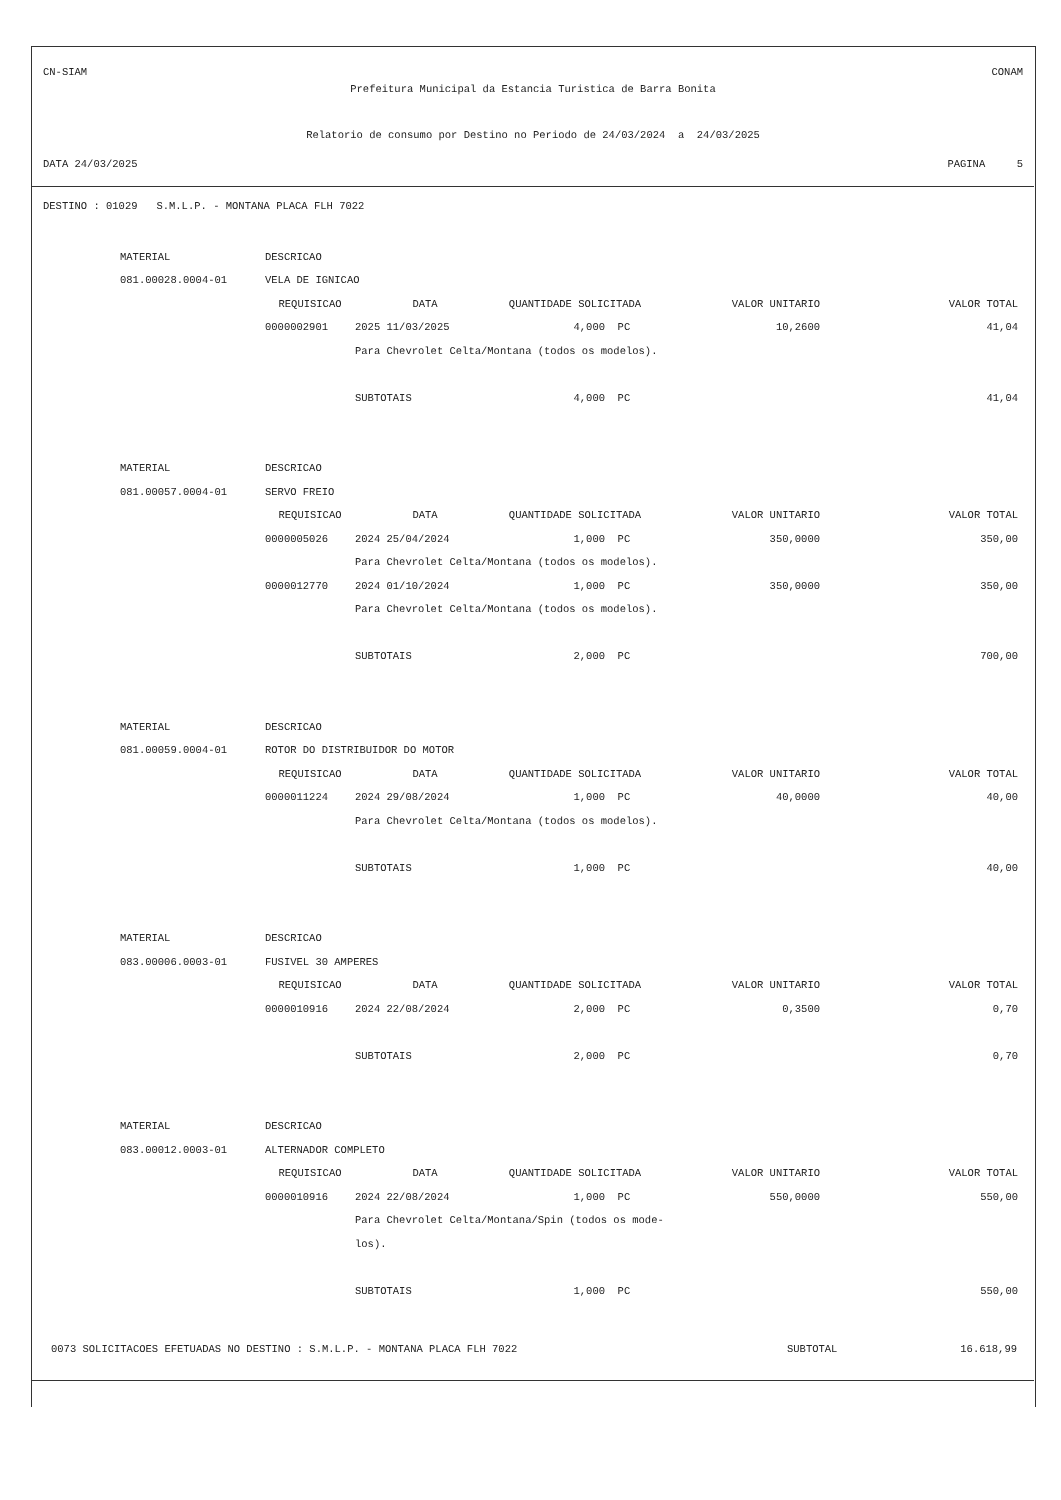CN-SIAM CONAM
Prefeitura Municipal da Estancia Turistica de Barra Bonita
Relatorio de consumo por Destino no Periodo de 24/03/2024 a 24/03/2025
DATA 24/03/2025 PAGINA 5
DESTINO : 01029 S.M.L.P. - MONTANA PLACA FLH 7022
| | MATERIAL | DESCRICAO | | | | | |
| | 081.00028.0004-01 | VELA DE IGNICAO | | | | | |
| | | REQUISICAO | DATA | QUANTIDADE SOLICITADA | | VALOR UNITARIO | VALOR TOTAL |
| | | 0000002901 | 2025 11/03/2025 | 4,000 | PC | 10,2600 | 41,04 |
| | | | Para Chevrolet Celta/Montana (todos os modelos). | | | | |
| | | | SUBTOTAIS | 4,000 | PC | | 41,04 |
| | MATERIAL | DESCRICAO | | | | | |
| | 081.00057.0004-01 | SERVO FREIO | | | | | |
| | | REQUISICAO | DATA | QUANTIDADE SOLICITADA | | VALOR UNITARIO | VALOR TOTAL |
| | | 0000005026 | 2024 25/04/2024 | 1,000 | PC | 350,0000 | 350,00 |
| | | | Para Chevrolet Celta/Montana (todos os modelos). | | | | |
| | | 0000012770 | 2024 01/10/2024 | 1,000 | PC | 350,0000 | 350,00 |
| | | | Para Chevrolet Celta/Montana (todos os modelos). | | | | |
| | | | SUBTOTAIS | 2,000 | PC | | 700,00 |
| | MATERIAL | DESCRICAO | | | | | |
| | 081.00059.0004-01 | ROTOR DO DISTRIBUIDOR DO MOTOR | | | | | |
| | | REQUISICAO | DATA | QUANTIDADE SOLICITADA | | VALOR UNITARIO | VALOR TOTAL |
| | | 0000011224 | 2024 29/08/2024 | 1,000 | PC | 40,0000 | 40,00 |
| | | | Para Chevrolet Celta/Montana (todos os modelos). | | | | |
| | | | SUBTOTAIS | 1,000 | PC | | 40,00 |
| | MATERIAL | DESCRICAO | | | | | |
| | 083.00006.0003-01 | FUSIVEL 30 AMPERES | | | | | |
| | | REQUISICAO | DATA | QUANTIDADE SOLICITADA | | VALOR UNITARIO | VALOR TOTAL |
| | | 0000010916 | 2024 22/08/2024 | 2,000 | PC | 0,3500 | 0,70 |
| | | | SUBTOTAIS | 2,000 | PC | | 0,70 |
| | MATERIAL | DESCRICAO | | | | | |
| | 083.00012.0003-01 | ALTERNADOR COMPLETO | | | | | |
| | | REQUISICAO | DATA | QUANTIDADE SOLICITADA | | VALOR UNITARIO | VALOR TOTAL |
| | | 0000010916 | 2024 22/08/2024 | 1,000 | PC | 550,0000 | 550,00 |
| | | | Para Chevrolet Celta/Montana/Spin (todos os mode- | | | | |
| | | | los). | | | | |
| | | | SUBTOTAIS | 1,000 | PC | | 550,00 |
0073 SOLICITACOES EFETUADAS NO DESTINO : S.M.L.P. - MONTANA PLACA FLH 7022 SUBTOTAL 16.618,99